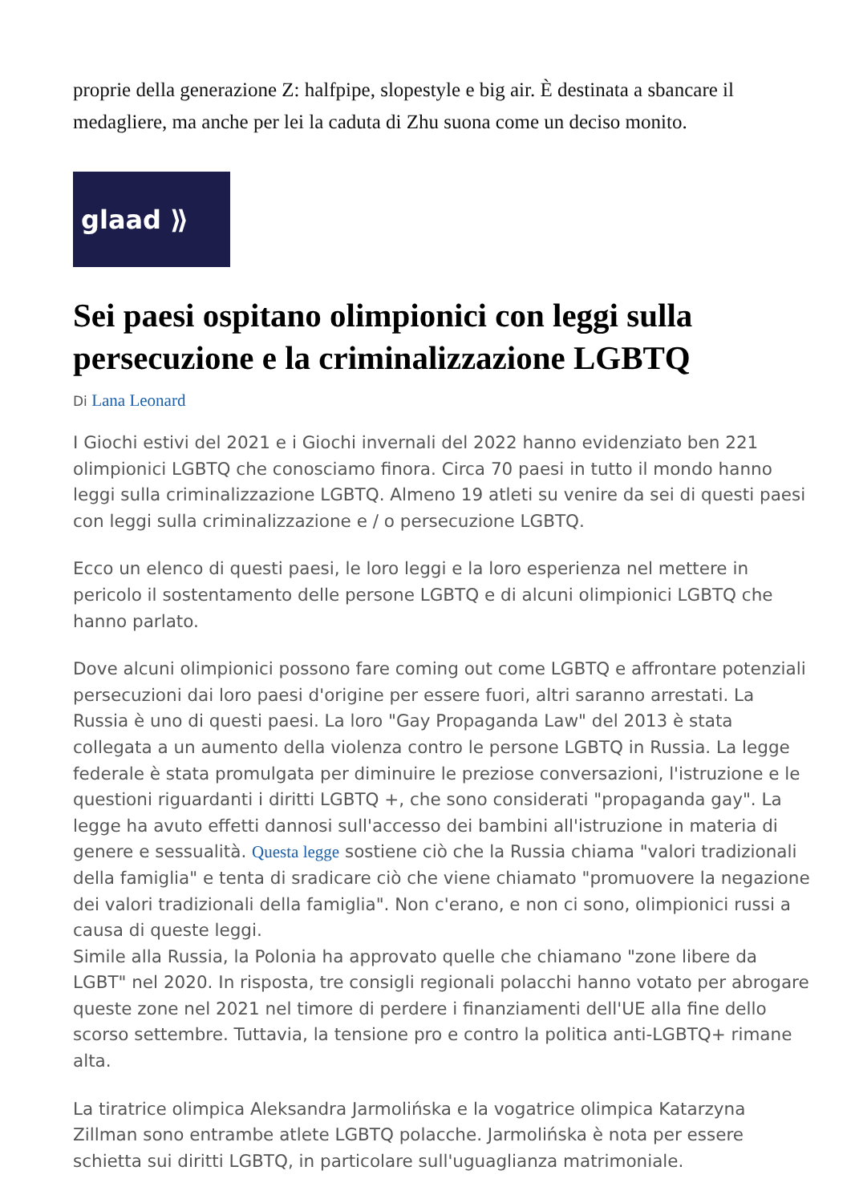proprie della generazione Z: halfpipe, slopestyle e big air. È destinata a sbancare il medagliere, ma anche per lei la caduta di Zhu suona come un deciso monito.
glaad ⟫
Sei paesi ospitano olimpionici con leggi sulla persecuzione e la criminalizzazione LGBTQ
Di Lana Leonard
I Giochi estivi del 2021 e i Giochi invernali del 2022 hanno evidenziato ben 221 olimpionici LGBTQ che conosciamo finora. Circa 70 paesi in tutto il mondo hanno leggi sulla criminalizzazione LGBTQ. Almeno 19 atleti su venire da sei di questi paesi con leggi sulla criminalizzazione e / o persecuzione LGBTQ.
Ecco un elenco di questi paesi, le loro leggi e la loro esperienza nel mettere in pericolo il sostentamento delle persone LGBTQ e di alcuni olimpionici LGBTQ che hanno parlato.
Dove alcuni olimpionici possono fare coming out come LGBTQ e affrontare potenziali persecuzioni dai loro paesi d'origine per essere fuori, altri saranno arrestati. La Russia è uno di questi paesi. La loro "Gay Propaganda Law" del 2013 è stata collegata a un aumento della violenza contro le persone LGBTQ in Russia. La legge federale è stata promulgata per diminuire le preziose conversazioni, l'istruzione e le questioni riguardanti i diritti LGBTQ +, che sono considerati "propaganda gay". La legge ha avuto effetti dannosi sull'accesso dei bambini all'istruzione in materia di genere e sessualità. Questa legge sostiene ciò che la Russia chiama "valori tradizionali della famiglia" e tenta di sradicare ciò che viene chiamato "promuovere la negazione dei valori tradizionali della famiglia". Non c'erano, e non ci sono, olimpionici russi a causa di queste leggi.
Simile alla Russia, la Polonia ha approvato quelle che chiamano "zone libere da LGBT" nel 2020. In risposta, tre consigli regionali polacchi hanno votato per abrogare queste zone nel 2021 nel timore di perdere i finanziamenti dell'UE alla fine dello scorso settembre. Tuttavia, la tensione pro e contro la politica anti-LGBTQ+ rimane alta.
La tiratrice olimpica Aleksandra Jarmolińska e la vogatrice olimpica Katarzyna Zillman sono entrambe atlete LGBTQ polacche. Jarmolińska è nota per essere schietta sui diritti LGBTQ, in particolare sull'uguaglianza matrimoniale.